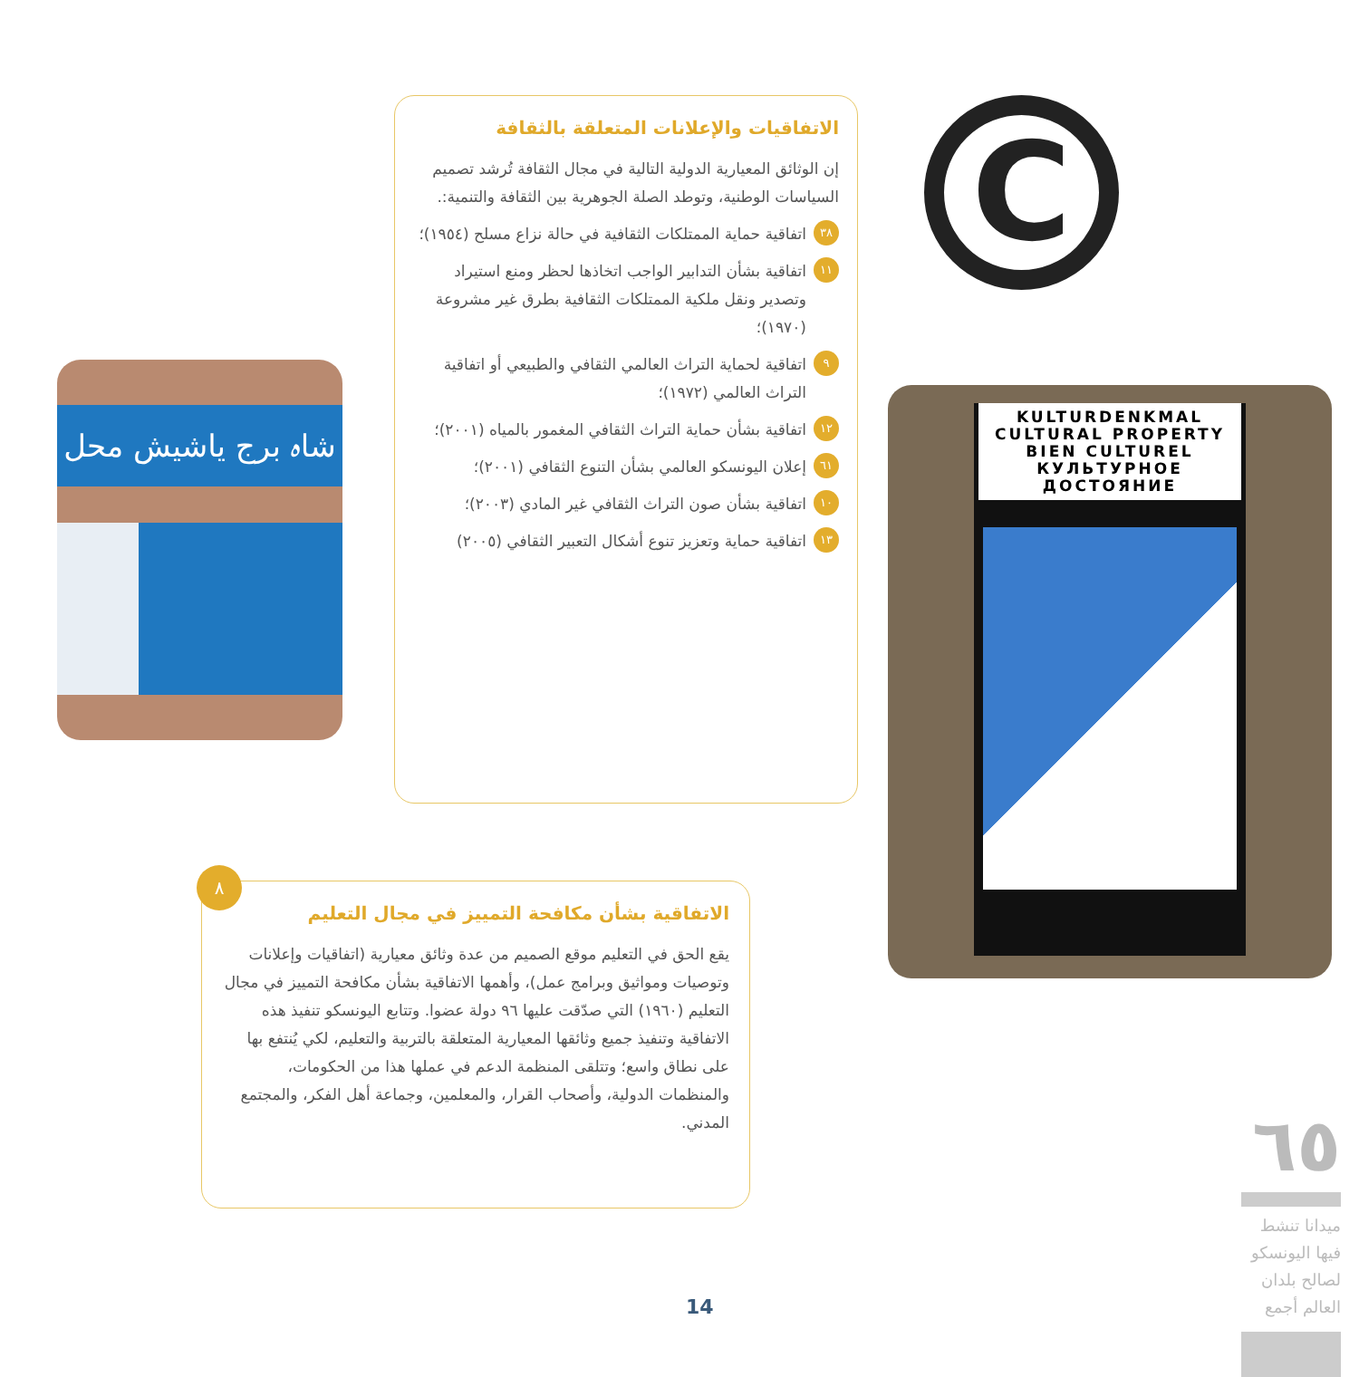الاتفاقيات والإعلانات المتعلقة بالثقافة
إن الوثائق المعيارية الدولية التالية في مجال الثقافة تُرشد تصميم السياسات الوطنية، وتوطد الصلة الجوهرية بين الثقافة والتنمية:.
٣٨ اتفاقية حماية الممتلكات الثقافية في حالة نزاع مسلح (١٩٥٤)؛
١١ اتفاقية بشأن التدابير الواجب اتخاذها لحظر ومنع استيراد وتصدير ونقل ملكية الممتلكات الثقافية بطرق غير مشروعة (١٩٧٠)؛
٩ اتفاقية لحماية التراث العالمي الثقافي والطبيعي أو اتفاقية التراث العالمي (١٩٧٢)؛
١٢ اتفاقية بشأن حماية التراث الثقافي المغمور بالمياه (٢٠٠١)؛
٦١ إعلان اليونسكو العالمي بشأن التنوع الثقافي (٢٠٠١)؛
١٠ اتفاقية بشأن صون التراث الثقافي غير المادي (٢٠٠٣)؛
١٣ اتفاقية حماية وتعزيز تنوع أشكال التعبير الثقافي (٢٠٠٥)
شاہ برج یاشیش محل
C
KULTURDENKMAL
CULTURAL PROPERTY
BIEN CULTUREL
КУЛЬТУРНОЕ ДОСТОЯНИЕ
٨
الاتفاقية بشأن مكافحة التمييز في مجال التعليم
يقع الحق في التعليم موقع الصميم من عدة وثائق معيارية (اتفاقيات وإعلانات وتوصيات ومواثيق وبرامج عمل)، وأهمها الاتفاقية بشأن مكافحة التمييز في مجال التعليم (١٩٦٠) التي صدّقت عليها ٩٦ دولة عضوا. وتتابع اليونسكو تنفيذ هذه الاتفاقية وتنفيذ جميع وثائقها المعيارية المتعلقة بالتربية والتعليم، لكي يُنتفع بها على نطاق واسع؛ وتتلقى المنظمة الدعم في عملها هذا من الحكومات، والمنظمات الدولية، وأصحاب القرار، والمعلمين، وجماعة أهل الفكر، والمجتمع المدني.
14
٦٥
ميدانا تنشط فيها اليونسكو لصالح بلدان العالم أجمع